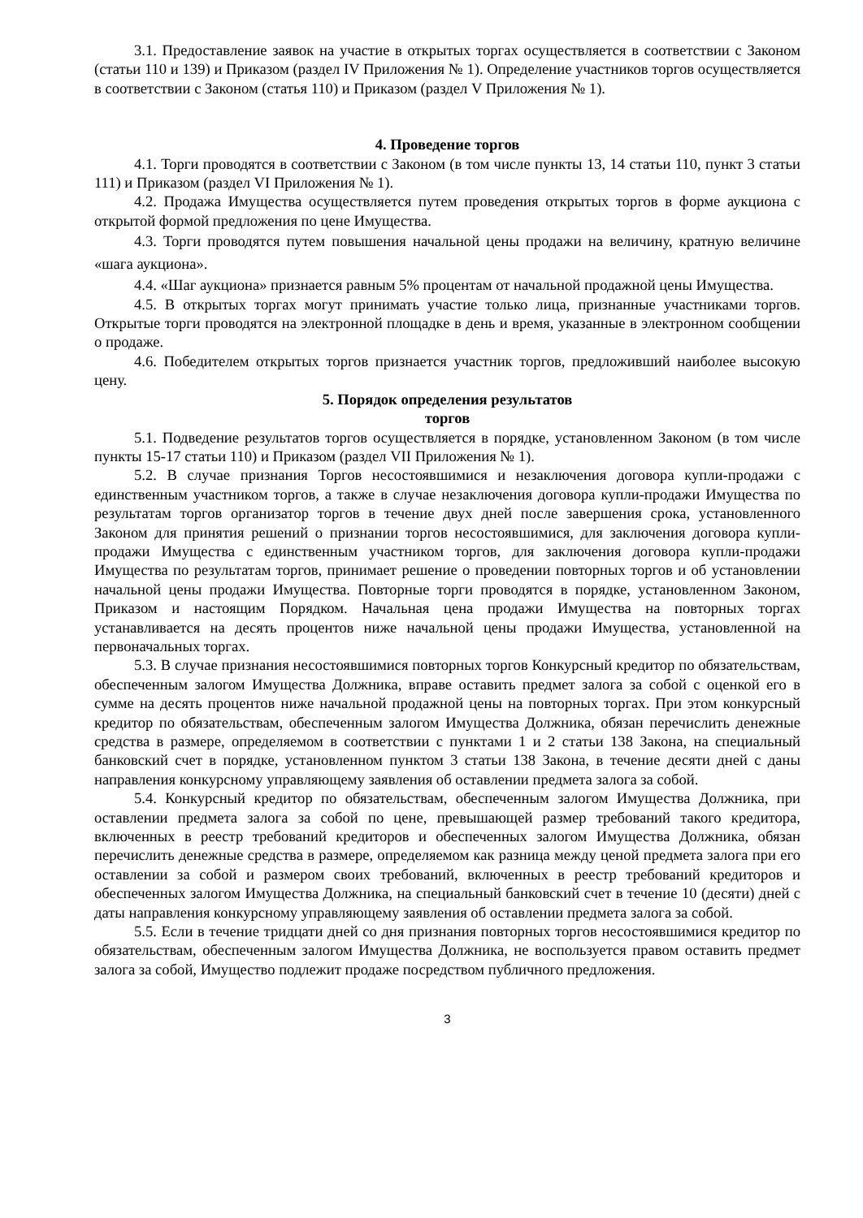3.1. Предоставление заявок на участие в открытых торгах осуществляется в соответствии с Законом (статьи 110 и 139) и Приказом (раздел IV Приложения № 1). Определение участников торгов осуществляется в соответствии с Законом (статья 110) и Приказом (раздел V Приложения № 1).
4. Проведение торгов
4.1. Торги проводятся в соответствии с Законом (в том числе пункты 13, 14 статьи 110, пункт 3 статьи 111) и Приказом (раздел VI Приложения № 1).
4.2. Продажа Имущества осуществляется путем проведения открытых торгов в форме аукциона с открытой формой предложения по цене Имущества.
4.3. Торги проводятся путем повышения начальной цены продажи на величину, кратную величине «шага аукциона».
4.4. «Шаг аукциона» признается равным 5% процентам от начальной продажной цены Имущества.
4.5. В открытых торгах могут принимать участие только лица, признанные участниками торгов. Открытые торги проводятся на электронной площадке в день и время, указанные в электронном сообщении о продаже.
4.6. Победителем открытых торгов признается участник торгов, предложивший наиболее высокую цену.
5. Порядок определения результатов
торгов
5.1. Подведение результатов торгов осуществляется в порядке, установленном Законом (в том числе пункты 15-17 статьи 110) и Приказом (раздел VII Приложения № 1).
5.2. В случае признания Торгов несостоявшимися и незаключения договора купли-продажи с единственным участником торгов, а также в случае незаключения договора купли-продажи Имущества по результатам торгов организатор торгов в течение двух дней после завершения срока, установленного Законом для принятия решений о признании торгов несостоявшимися, для заключения договора купли-продажи Имущества с единственным участником торгов, для заключения договора купли-продажи Имущества по результатам торгов, принимает решение о проведении повторных торгов и об установлении начальной цены продажи Имущества. Повторные торги проводятся в порядке, установленном Законом, Приказом и настоящим Порядком. Начальная цена продажи Имущества на повторных торгах устанавливается на десять процентов ниже начальной цены продажи Имущества, установленной на первоначальных торгах.
5.3. В случае признания несостоявшимися повторных торгов Конкурсный кредитор по обязательствам, обеспеченным залогом Имущества Должника, вправе оставить предмет залога за собой с оценкой его в сумме на десять процентов ниже начальной продажной цены на повторных торгах. При этом конкурсный кредитор по обязательствам, обеспеченным залогом Имущества Должника, обязан перечислить денежные средства в размере, определяемом в соответствии с пунктами 1 и 2 статьи 138 Закона, на специальный банковский счет в порядке, установленном пунктом 3 статьи 138 Закона, в течение десяти дней с даны направления конкурсному управляющему заявления об оставлении предмета залога за собой.
5.4. Конкурсный кредитор по обязательствам, обеспеченным залогом Имущества Должника, при оставлении предмета залога за собой по цене, превышающей размер требований такого кредитора, включенных в реестр требований кредиторов и обеспеченных залогом Имущества Должника, обязан перечислить денежные средства в размере, определяемом как разница между ценой предмета залога при его оставлении за собой и размером своих требований, включенных в реестр требований кредиторов и обеспеченных залогом Имущества Должника, на специальный банковский счет в течение 10 (десяти) дней с даты направления конкурсному управляющему заявления об оставлении предмета залога за собой.
5.5. Если в течение тридцати дней со дня признания повторных торгов несостоявшимися кредитор по обязательствам, обеспеченным залогом Имущества Должника, не воспользуется правом оставить предмет залога за собой, Имущество подлежит продаже посредством публичного предложения.
3